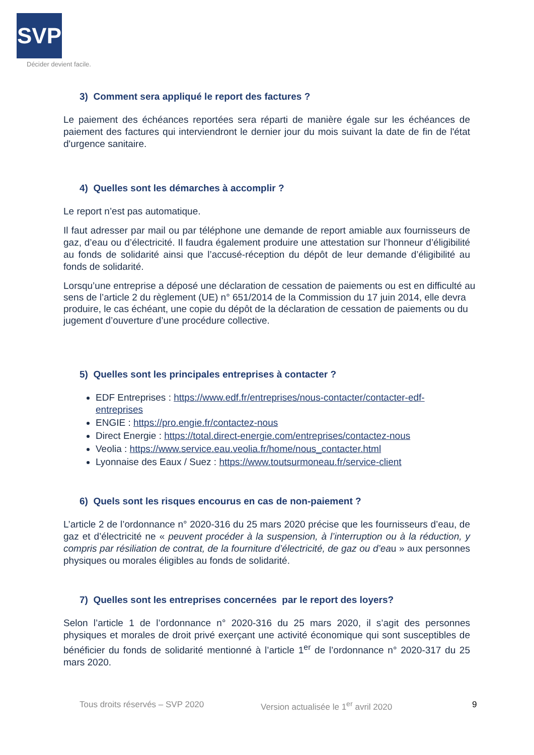SVP
Décider devient facile.
3) Comment sera appliqué le report des factures ?
Le paiement des échéances reportées sera réparti de manière égale sur les échéances de paiement des factures qui interviendront le dernier jour du mois suivant la date de fin de l'état d'urgence sanitaire.
4) Quelles sont les démarches à accomplir ?
Le report n’est pas automatique.
Il faut adresser par mail ou par téléphone une demande de report amiable aux fournisseurs de gaz, d’eau ou d’électricité. Il faudra également produire une attestation sur l’honneur d’éligibilité au fonds de solidarité ainsi que l’accusé-réception du dépôt de leur demande d’éligibilité au fonds de solidarité.
Lorsqu’une entreprise a déposé une déclaration de cessation de paiements ou est en difficulté au sens de l’article 2 du règlement (UE) n° 651/2014 de la Commission du 17 juin 2014, elle devra produire, le cas échéant, une copie du dépôt de la déclaration de cessation de paiements ou du jugement d’ouverture d’une procédure collective.
5) Quelles sont les principales entreprises à contacter ?
EDF Entreprises : https://www.edf.fr/entreprises/nous-contacter/contacter-edf-entreprises
ENGIE : https://pro.engie.fr/contactez-nous
Direct Energie : https://total.direct-energie.com/entreprises/contactez-nous
Veolia : https://www.service.eau.veolia.fr/home/nous_contacter.html
Lyonnaise des Eaux / Suez : https://www.toutsurmoneau.fr/service-client
6) Quels sont les risques encourus en cas de non-paiement ?
L’article 2 de l’ordonnance n° 2020-316 du 25 mars 2020 précise que les fournisseurs d’eau, de gaz et d’électricité ne « peuvent procéder à la suspension, à l’interruption ou à la réduction, y compris par résiliation de contrat, de la fourniture d’électricité, de gaz ou d’eau » aux personnes physiques ou morales éligibles au fonds de solidarité.
7) Quelles sont les entreprises concernées par le report des loyers?
Selon l’article 1 de l’ordonnance n° 2020-316 du 25 mars 2020, il s’agit des personnes physiques et morales de droit privé exerçant une activité économique qui sont susceptibles de bénéficier du fonds de solidarité mentionné à l’article 1<sup>er</sup> de l’ordonnance n° 2020-317 du 25 mars 2020.
Tous droits réservés – SVP 2020 Version actualisée le 1<sup>er</sup> avril 2020 9